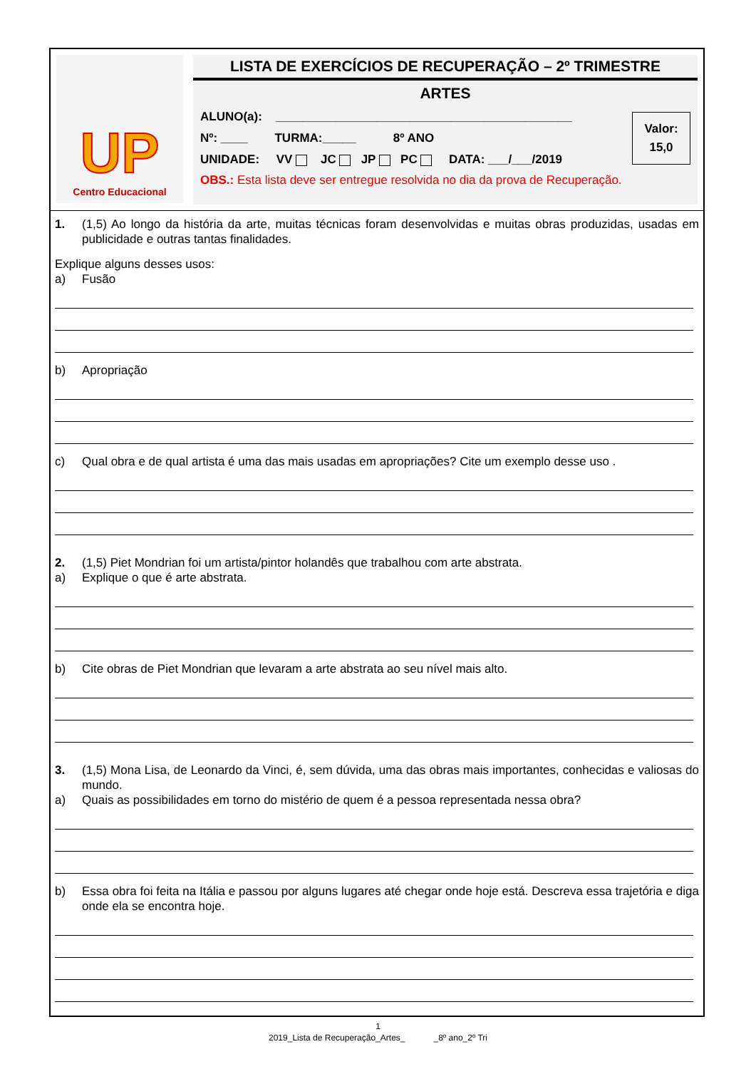UP
Centro Educacional
LISTA DE EXERCÍCIOS DE RECUPERAÇÃO – 2º TRIMESTRE
ARTES
ALUNO(a): ____________________________________________
Nº: ____ TURMA:_____ 8º ANO
UNIDADE: VV JC JP PC DATA: ___/___/2019
Valor:
15,0
OBS.: Esta lista deve ser entregue resolvida no dia da prova de Recuperação.
1. (1,5) Ao longo da história da arte, muitas técnicas foram desenvolvidas e muitas obras produzidas, usadas em publicidade e outras tantas finalidades.
Explique alguns desses usos:
a) Fusão
b) Apropriação
c) Qual obra e de qual artista é uma das mais usadas em apropriações? Cite um exemplo desse uso .
2. (1,5) Piet Mondrian foi um artista/pintor holandês que trabalhou com arte abstrata.
a) Explique o que é arte abstrata.
b) Cite obras de Piet Mondrian que levaram a arte abstrata ao seu nível mais alto.
3. (1,5) Mona Lisa, de Leonardo da Vinci, é, sem dúvida, uma das obras mais importantes, conhecidas e valiosas do mundo.
a) Quais as possibilidades em torno do mistério de quem é a pessoa representada nessa obra?
b) Essa obra foi feita na Itália e passou por alguns lugares até chegar onde hoje está. Descreva essa trajetória e diga onde ela se encontra hoje.
1
2019_Lista de Recuperação_Artes_ _8º ano_2º Tri